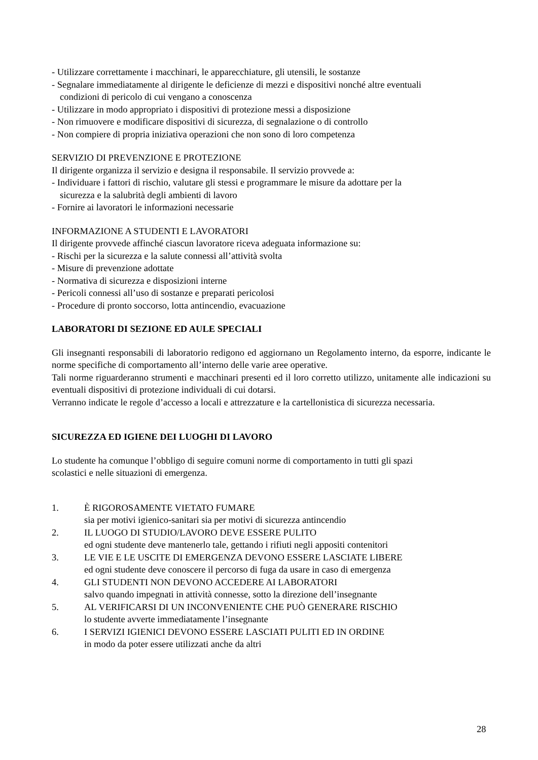- Utilizzare correttamente i macchinari, le apparecchiature, gli utensili, le sostanze
- Segnalare immediatamente al dirigente le deficienze di mezzi e dispositivi nonché altre eventuali
condizioni di pericolo di cui vengano a conoscenza
- Utilizzare in modo appropriato i dispositivi di protezione messi a disposizione
- Non rimuovere e modificare dispositivi di sicurezza, di segnalazione o di controllo
- Non compiere di propria iniziativa operazioni che non sono di loro competenza
SERVIZIO DI PREVENZIONE E PROTEZIONE
Il dirigente organizza il servizio e designa il responsabile. Il servizio provvede a:
- Individuare i fattori di rischio, valutare gli stessi e programmare le misure da adottare per la
sicurezza e la salubrità degli ambienti di lavoro
- Fornire ai lavoratori le informazioni necessarie
INFORMAZIONE A STUDENTI E LAVORATORI
Il dirigente provvede affinché ciascun lavoratore riceva adeguata informazione su:
- Rischi per la sicurezza e la salute connessi all’attività svolta
- Misure di prevenzione adottate
- Normativa di sicurezza e disposizioni interne
- Pericoli connessi all’uso di sostanze e preparati pericolosi
- Procedure di pronto soccorso, lotta antincendio, evacuazione
LABORATORI DI SEZIONE ED AULE SPECIALI
Gli insegnanti responsabili di laboratorio redigono ed aggiornano un Regolamento interno, da esporre, indicante le norme specifiche di comportamento all’interno delle varie aree operative.
Tali norme riguarderanno strumenti e macchinari presenti ed il loro corretto utilizzo, unitamente alle indicazioni su eventuali dispositivi di protezione individuali di cui dotarsi.
Verranno indicate le regole d’accesso a locali e attrezzature e la cartellonistica di sicurezza necessaria.
SICUREZZA ED IGIENE DEI LUOGHI DI LAVORO
Lo studente ha comunque l’obbligo di seguire comuni norme di comportamento in tutti gli spazi
scolastici e nelle situazioni di emergenza.
1. È RIGOROSAMENTE VIETATO FUMARE
sia per motivi igienico-sanitari sia per motivi di sicurezza antincendio
2. IL LUOGO DI STUDIO/LAVORO DEVE ESSERE PULITO
ed ogni studente deve mantenerlo tale, gettando i rifiuti negli appositi contenitori
3. LE VIE E LE USCITE DI EMERGENZA DEVONO ESSERE LASCIATE LIBERE
ed ogni studente deve conoscere il percorso di fuga da usare in caso di emergenza
4. GLI STUDENTI NON DEVONO ACCEDERE AI LABORATORI
salvo quando impegnati in attività connesse, sotto la direzione dell’insegnante
5. AL VERIFICARSI DI UN INCONVENIENTE CHE PUÒ GENERARE RISCHIO
lo studente avverte immediatamente l’insegnante
6. I SERVIZI IGIENICI DEVONO ESSERE LASCIATI PULITI ED IN ORDINE
in modo da poter essere utilizzati anche da altri
28